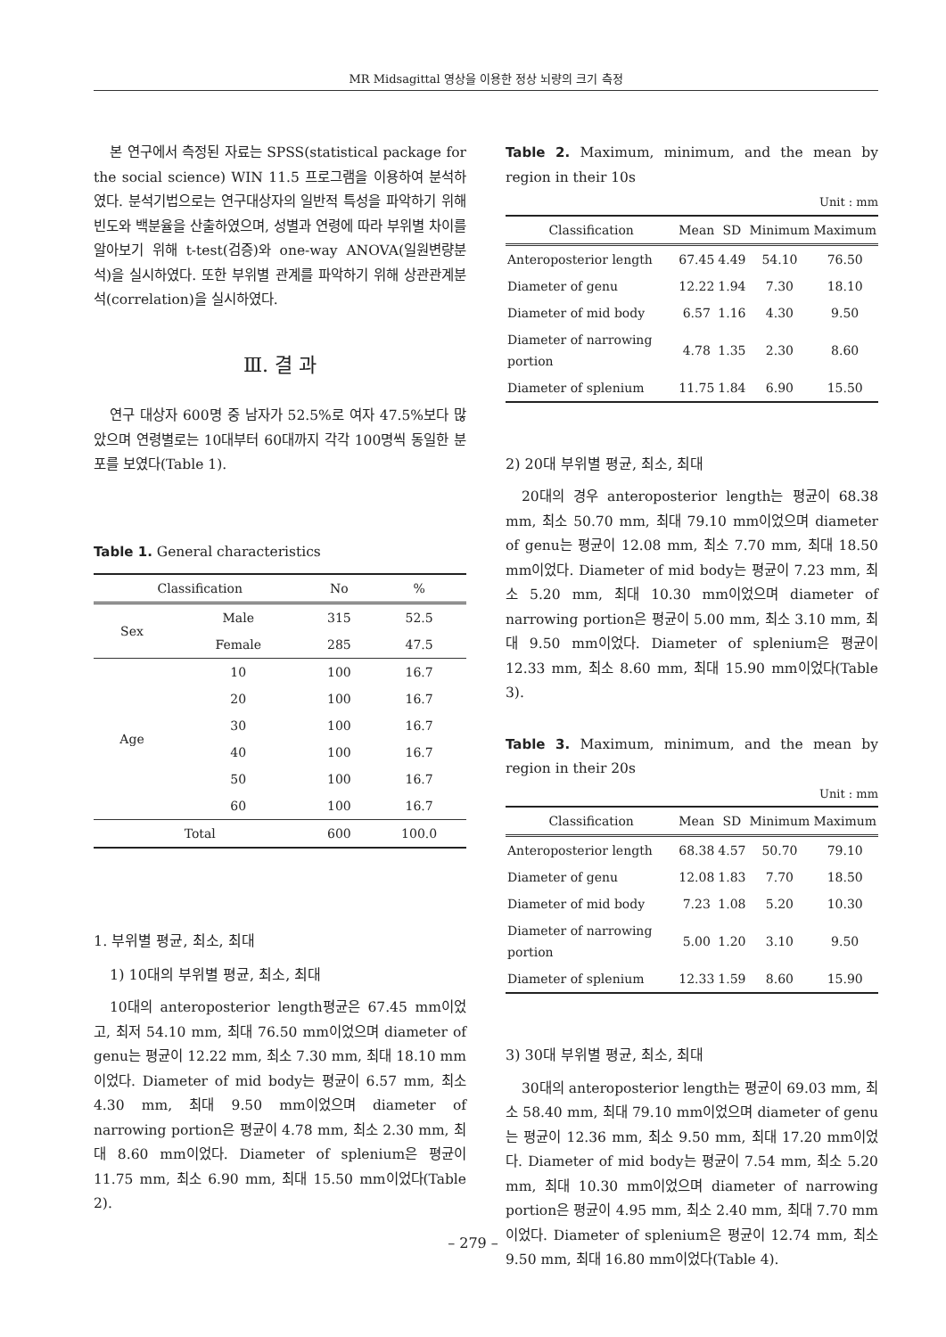MR Midsagittal 영상을 이용한 정상 뇌량의 크기 측정
본 연구에서 측정된 자료는 SPSS(statistical package for the social science) WIN 11.5 프로그램을 이용하여 분석하였다. 분석기법으로는 연구대상자의 일반적 특성을 파악하기 위해 빈도와 백분율을 산출하였으며, 성별과 연령에 따라 부위별 차이를 알아보기 위해 t-test(검증)와 one-way ANOVA(일원변량분석)을 실시하였다. 또한 부위별 관계를 파악하기 위해 상관관계분석(correlation)을 실시하였다.
Ⅲ. 결 과
연구 대상자 600명 중 남자가 52.5%로 여자 47.5%보다 많았으며 연령별로는 10대부터 60대까지 각각 100명씩 동일한 분포를 보였다(Table 1).
Table 1. General characteristics
| Classification | | No | % |
| --- | --- | --- | --- |
| Sex | Male | 315 | 52.5 |
| | Female | 285 | 47.5 |
| Age | 10 | 100 | 16.7 |
| | 20 | 100 | 16.7 |
| | 30 | 100 | 16.7 |
| | 40 | 100 | 16.7 |
| | 50 | 100 | 16.7 |
| | 60 | 100 | 16.7 |
| Total | | 600 | 100.0 |
1. 부위별 평균, 최소, 최대
1) 10대의 부위별 평균, 최소, 최대
10대의 anteroposterior length평균은 67.45 mm이었고, 최저 54.10 mm, 최대 76.50 mm이었으며 diameter of genu는 평균이 12.22 mm, 최소 7.30 mm, 최대 18.10 mm이었다. Diameter of mid body는 평균이 6.57 mm, 최소 4.30 mm, 최대 9.50 mm이었으며 diameter of narrowing portion은 평균이 4.78 mm, 최소 2.30 mm, 최대 8.60 mm이었다. Diameter of splenium은 평균이 11.75 mm, 최소 6.90 mm, 최대 15.50 mm이었다(Table 2).
Table 2. Maximum, minimum, and the mean by region in their 10s
Unit : mm
| Classification | Mean | SD | Minimum | Maximum |
| --- | --- | --- | --- | --- |
| Anteroposterior length | 67.45 | 4.49 | 54.10 | 76.50 |
| Diameter of genu | 12.22 | 1.94 | 7.30 | 18.10 |
| Diameter of mid body | 6.57 | 1.16 | 4.30 | 9.50 |
| Diameter of narrowing portion | 4.78 | 1.35 | 2.30 | 8.60 |
| Diameter of splenium | 11.75 | 1.84 | 6.90 | 15.50 |
2) 20대 부위별 평균, 최소, 최대
20대의 경우 anteroposterior length는 평균이 68.38 mm, 최소 50.70 mm, 최대 79.10 mm이었으며 diameter of genu는 평균이 12.08 mm, 최소 7.70 mm, 최대 18.50 mm이었다. Diameter of mid body는 평균이 7.23 mm, 최소 5.20 mm, 최대 10.30 mm이었으며 diameter of narrowing portion은 평균이 5.00 mm, 최소 3.10 mm, 최대 9.50 mm이었다. Diameter of splenium은 평균이 12.33 mm, 최소 8.60 mm, 최대 15.90 mm이었다(Table 3).
Table 3. Maximum, minimum, and the mean by region in their 20s
Unit : mm
| Classification | Mean | SD | Minimum | Maximum |
| --- | --- | --- | --- | --- |
| Anteroposterior length | 68.38 | 4.57 | 50.70 | 79.10 |
| Diameter of genu | 12.08 | 1.83 | 7.70 | 18.50 |
| Diameter of mid body | 7.23 | 1.08 | 5.20 | 10.30 |
| Diameter of narrowing portion | 5.00 | 1.20 | 3.10 | 9.50 |
| Diameter of splenium | 12.33 | 1.59 | 8.60 | 15.90 |
3) 30대 부위별 평균, 최소, 최대
30대의 anteroposterior length는 평균이 69.03 mm, 최소 58.40 mm, 최대 79.10 mm이었으며 diameter of genu는 평균이 12.36 mm, 최소 9.50 mm, 최대 17.20 mm이었다. Diameter of mid body는 평균이 7.54 mm, 최소 5.20 mm, 최대 10.30 mm이었으며 diameter of narrowing portion은 평균이 4.95 mm, 최소 2.40 mm, 최대 7.70 mm이었다. Diameter of splenium은 평균이 12.74 mm, 최소 9.50 mm, 최대 16.80 mm이었다(Table 4).
– 279 –